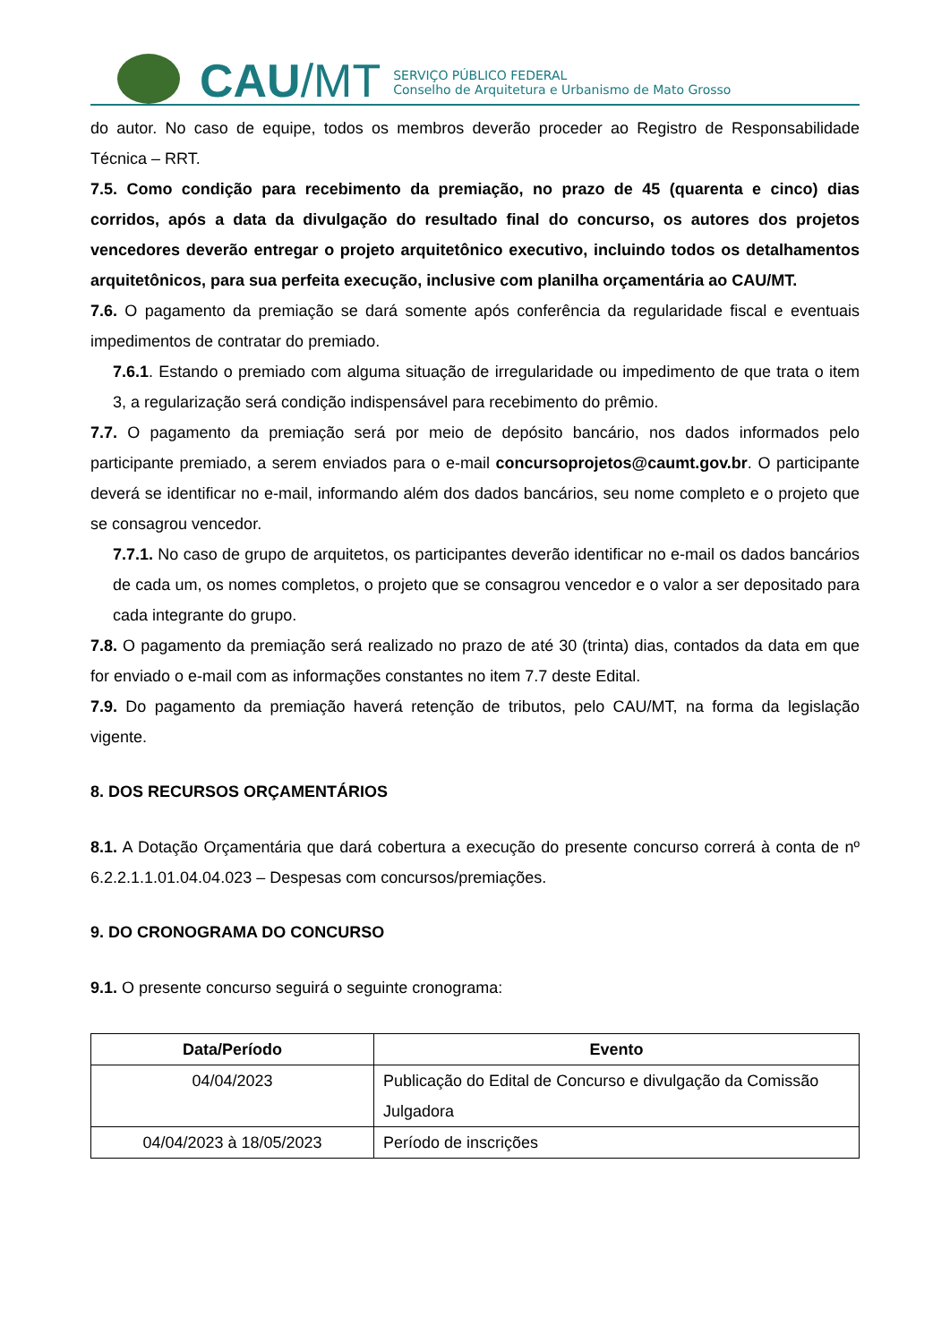CAU/MT
SERVIÇO PÚBLICO FEDERAL
Conselho de Arquitetura e Urbanismo de Mato Grosso
do autor. No caso de equipe, todos os membros deverão proceder ao Registro de Responsabilidade Técnica – RRT.
7.5. Como condição para recebimento da premiação, no prazo de 45 (quarenta e cinco) dias corridos, após a data da divulgação do resultado final do concurso, os autores dos projetos vencedores deverão entregar o projeto arquitetônico executivo, incluindo todos os detalhamentos arquitetônicos, para sua perfeita execução, inclusive com planilha orçamentária ao CAU/MT.
7.6. O pagamento da premiação se dará somente após conferência da regularidade fiscal e eventuais impedimentos de contratar do premiado.
7.6.1. Estando o premiado com alguma situação de irregularidade ou impedimento de que trata o item 3, a regularização será condição indispensável para recebimento do prêmio.
7.7. O pagamento da premiação será por meio de depósito bancário, nos dados informados pelo participante premiado, a serem enviados para o e-mail concursoprojetos@caumt.gov.br. O participante deverá se identificar no e-mail, informando além dos dados bancários, seu nome completo e o projeto que se consagrou vencedor.
7.7.1. No caso de grupo de arquitetos, os participantes deverão identificar no e-mail os dados bancários de cada um, os nomes completos, o projeto que se consagrou vencedor e o valor a ser depositado para cada integrante do grupo.
7.8. O pagamento da premiação será realizado no prazo de até 30 (trinta) dias, contados da data em que for enviado o e-mail com as informações constantes no item 7.7 deste Edital.
7.9. Do pagamento da premiação haverá retenção de tributos, pelo CAU/MT, na forma da legislação vigente.
8. DOS RECURSOS ORÇAMENTÁRIOS
8.1. A Dotação Orçamentária que dará cobertura a execução do presente concurso correrá à conta de nº 6.2.2.1.1.01.04.04.023 – Despesas com concursos/premiações.
9. DO CRONOGRAMA DO CONCURSO
9.1. O presente concurso seguirá o seguinte cronograma:
| Data/Período | Evento |
| --- | --- |
| 04/04/2023 | Publicação do Edital de Concurso e divulgação da Comissão Julgadora |
| 04/04/2023 à 18/05/2023 | Período de inscrições |